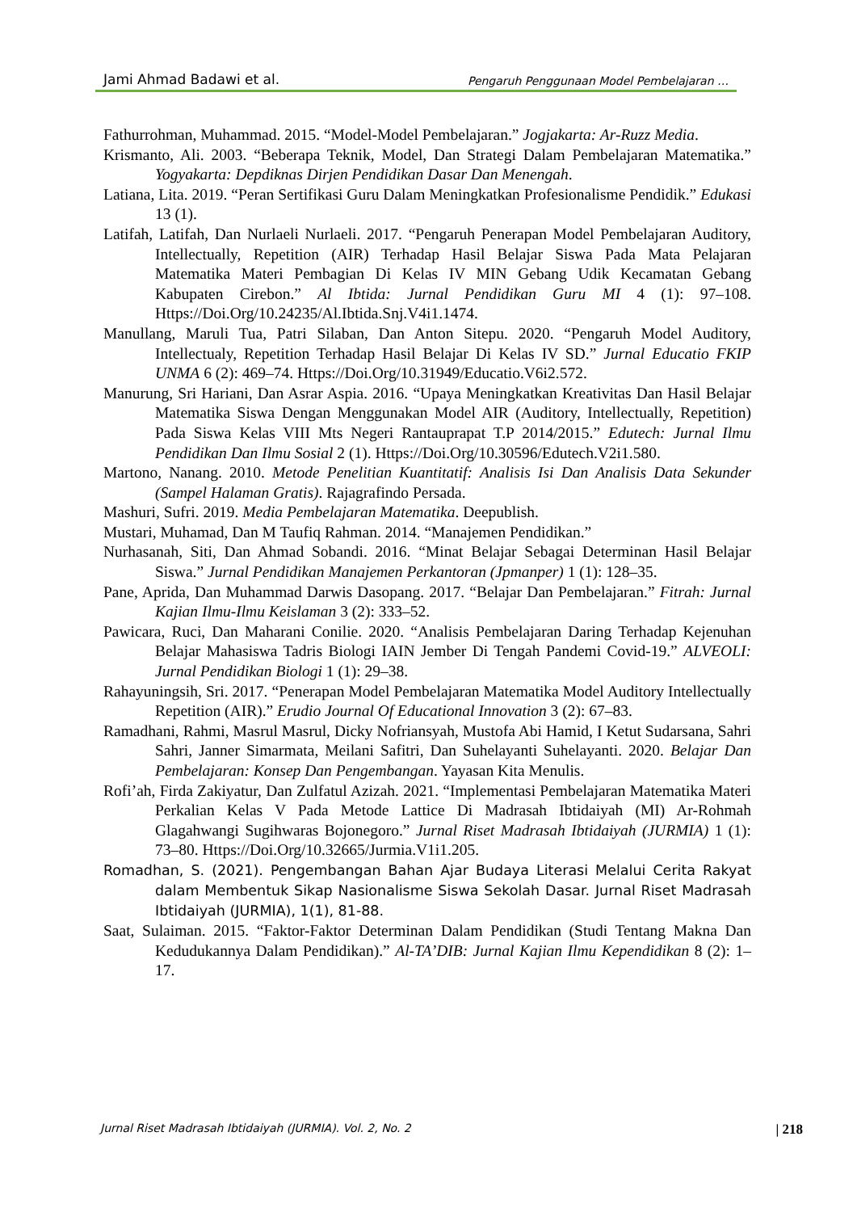Jami Ahmad Badawi et al. Pengaruh Penggunaan Model Pembelajaran …
Fathurrohman, Muhammad. 2015. “Model-Model Pembelajaran.” Jogjakarta: Ar-Ruzz Media.
Krismanto, Ali. 2003. “Beberapa Teknik, Model, Dan Strategi Dalam Pembelajaran Matematika.” Yogyakarta: Depdiknas Dirjen Pendidikan Dasar Dan Menengah.
Latiana, Lita. 2019. “Peran Sertifikasi Guru Dalam Meningkatkan Profesionalisme Pendidik.” Edukasi 13 (1).
Latifah, Latifah, Dan Nurlaeli Nurlaeli. 2017. “Pengaruh Penerapan Model Pembelajaran Auditory, Intellectually, Repetition (AIR) Terhadap Hasil Belajar Siswa Pada Mata Pelajaran Matematika Materi Pembagian Di Kelas IV MIN Gebang Udik Kecamatan Gebang Kabupaten Cirebon.” Al Ibtida: Jurnal Pendidikan Guru MI 4 (1): 97–108. Https://Doi.Org/10.24235/Al.Ibtida.Snj.V4i1.1474.
Manullang, Maruli Tua, Patri Silaban, Dan Anton Sitepu. 2020. “Pengaruh Model Auditory, Intellectualy, Repetition Terhadap Hasil Belajar Di Kelas IV SD.” Jurnal Educatio FKIP UNMA 6 (2): 469–74. Https://Doi.Org/10.31949/Educatio.V6i2.572.
Manurung, Sri Hariani, Dan Asrar Aspia. 2016. “Upaya Meningkatkan Kreativitas Dan Hasil Belajar Matematika Siswa Dengan Menggunakan Model AIR (Auditory, Intellectually, Repetition) Pada Siswa Kelas VIII Mts Negeri Rantauprapat T.P 2014/2015.” Edutech: Jurnal Ilmu Pendidikan Dan Ilmu Sosial 2 (1). Https://Doi.Org/10.30596/Edutech.V2i1.580.
Martono, Nanang. 2010. Metode Penelitian Kuantitatif: Analisis Isi Dan Analisis Data Sekunder (Sampel Halaman Gratis). Rajagrafindo Persada.
Mashuri, Sufri. 2019. Media Pembelajaran Matematika. Deepublish.
Mustari, Muhamad, Dan M Taufiq Rahman. 2014. “Manajemen Pendidikan.”
Nurhasanah, Siti, Dan Ahmad Sobandi. 2016. “Minat Belajar Sebagai Determinan Hasil Belajar Siswa.” Jurnal Pendidikan Manajemen Perkantoran (Jpmanper) 1 (1): 128–35.
Pane, Aprida, Dan Muhammad Darwis Dasopang. 2017. “Belajar Dan Pembelajaran.” Fitrah: Jurnal Kajian Ilmu-Ilmu Keislaman 3 (2): 333–52.
Pawicara, Ruci, Dan Maharani Conilie. 2020. “Analisis Pembelajaran Daring Terhadap Kejenuhan Belajar Mahasiswa Tadris Biologi IAIN Jember Di Tengah Pandemi Covid-19.” ALVEOLI: Jurnal Pendidikan Biologi 1 (1): 29–38.
Rahayuningsih, Sri. 2017. “Penerapan Model Pembelajaran Matematika Model Auditory Intellectually Repetition (AIR).” Erudio Journal Of Educational Innovation 3 (2): 67–83.
Ramadhani, Rahmi, Masrul Masrul, Dicky Nofriansyah, Mustofa Abi Hamid, I Ketut Sudarsana, Sahri Sahri, Janner Simarmata, Meilani Safitri, Dan Suhelayanti Suhelayanti. 2020. Belajar Dan Pembelajaran: Konsep Dan Pengembangan. Yayasan Kita Menulis.
Rofi’ah, Firda Zakiyatur, Dan Zulfatul Azizah. 2021. “Implementasi Pembelajaran Matematika Materi Perkalian Kelas V Pada Metode Lattice Di Madrasah Ibtidaiyah (MI) Ar-Rohmah Glagahwangi Sugihwaras Bojonegoro.” Jurnal Riset Madrasah Ibtidaiyah (JURMIA) 1 (1): 73–80. Https://Doi.Org/10.32665/Jurmia.V1i1.205.
Romadhan, S. (2021). Pengembangan Bahan Ajar Budaya Literasi Melalui Cerita Rakyat dalam Membentuk Sikap Nasionalisme Siswa Sekolah Dasar. Jurnal Riset Madrasah Ibtidaiyah (JURMIA), 1(1), 81-88.
Saat, Sulaiman. 2015. “Faktor-Faktor Determinan Dalam Pendidikan (Studi Tentang Makna Dan Kedudukannya Dalam Pendidikan).” Al-TA’DIB: Jurnal Kajian Ilmu Kependidikan 8 (2): 1–17.
Jurnal Riset Madrasah Ibtidaiyah (JURMIA). Vol. 2, No. 2 | 218